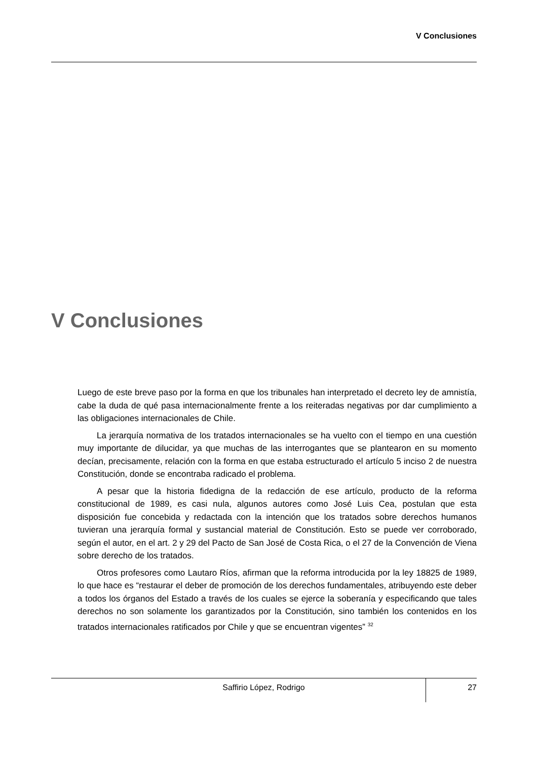V Conclusiones
V Conclusiones
Luego de este breve paso por la forma en que los tribunales han interpretado el decreto ley de amnistía, cabe la duda de qué pasa internacionalmente frente a los reiteradas negativas por dar cumplimiento a las obligaciones internacionales de Chile.
La jerarquía normativa de los tratados internacionales se ha vuelto con el tiempo en una cuestión muy importante de dilucidar, ya que muchas de las interrogantes que se plantearon en su momento decían, precisamente, relación con la forma en que estaba estructurado el artículo 5 inciso 2 de nuestra Constitución, donde se encontraba radicado el problema.
A pesar que la historia fidedigna de la redacción de ese artículo, producto de la reforma constitucional de 1989, es casi nula, algunos autores como José Luis Cea, postulan que esta disposición fue concebida y redactada con la intención que los tratados sobre derechos humanos tuvieran una jerarquía formal y sustancial material de Constitución. Esto se puede ver corroborado, según el autor, en el art. 2 y 29 del Pacto de San José de Costa Rica, o el 27 de la Convención de Viena sobre derecho de los tratados.
Otros profesores como Lautaro Ríos, afirman que la reforma introducida por la ley 18825 de 1989, lo que hace es “restaurar el deber de promoción de los derechos fundamentales, atribuyendo este deber a todos los órganos del Estado a través de los cuales se ejerce la soberanía y especificando que tales derechos no son solamente los garantizados por la Constitución, sino también los contenidos en los tratados internacionales ratificados por Chile y que se encuentran vigentes” <sup>32</sup>
Saffirio López, Rodrigo
27